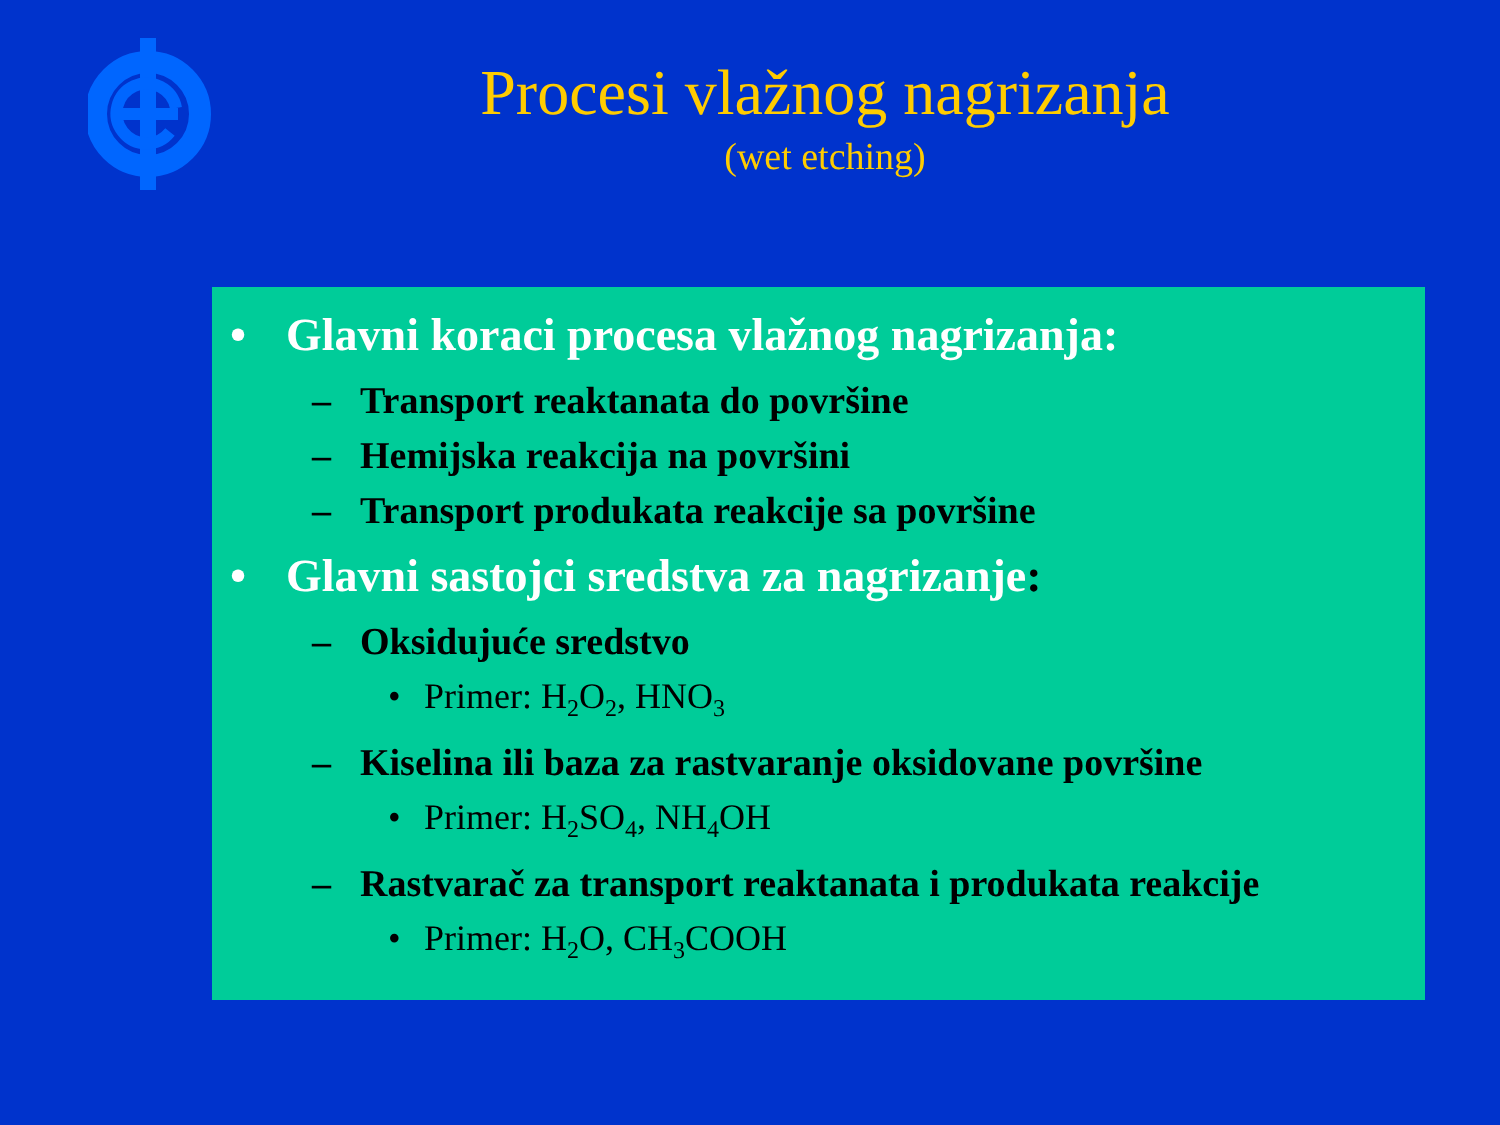Procesi vlažnog nagrizanja
(wet etching)
• Glavni koraci procesa vlažnog nagrizanja:
– Transport reaktanata do površine
– Hemijska reakcija na površini
– Transport produkata reakcije sa površine
• Glavni sastojci sredstva za nagrizanje:
– Oksidujuće sredstvo
• Primer: H<sub>2</sub>O<sub>2</sub>, HNO<sub>3</sub>
– Kiselina ili baza za rastvaranje oksidovane površine
• Primer: H<sub>2</sub>SO<sub>4</sub>, NH<sub>4</sub>OH
– Rastvarač za transport reaktanata i produkata reakcije
• Primer: H<sub>2</sub>O, CH<sub>3</sub>COOH